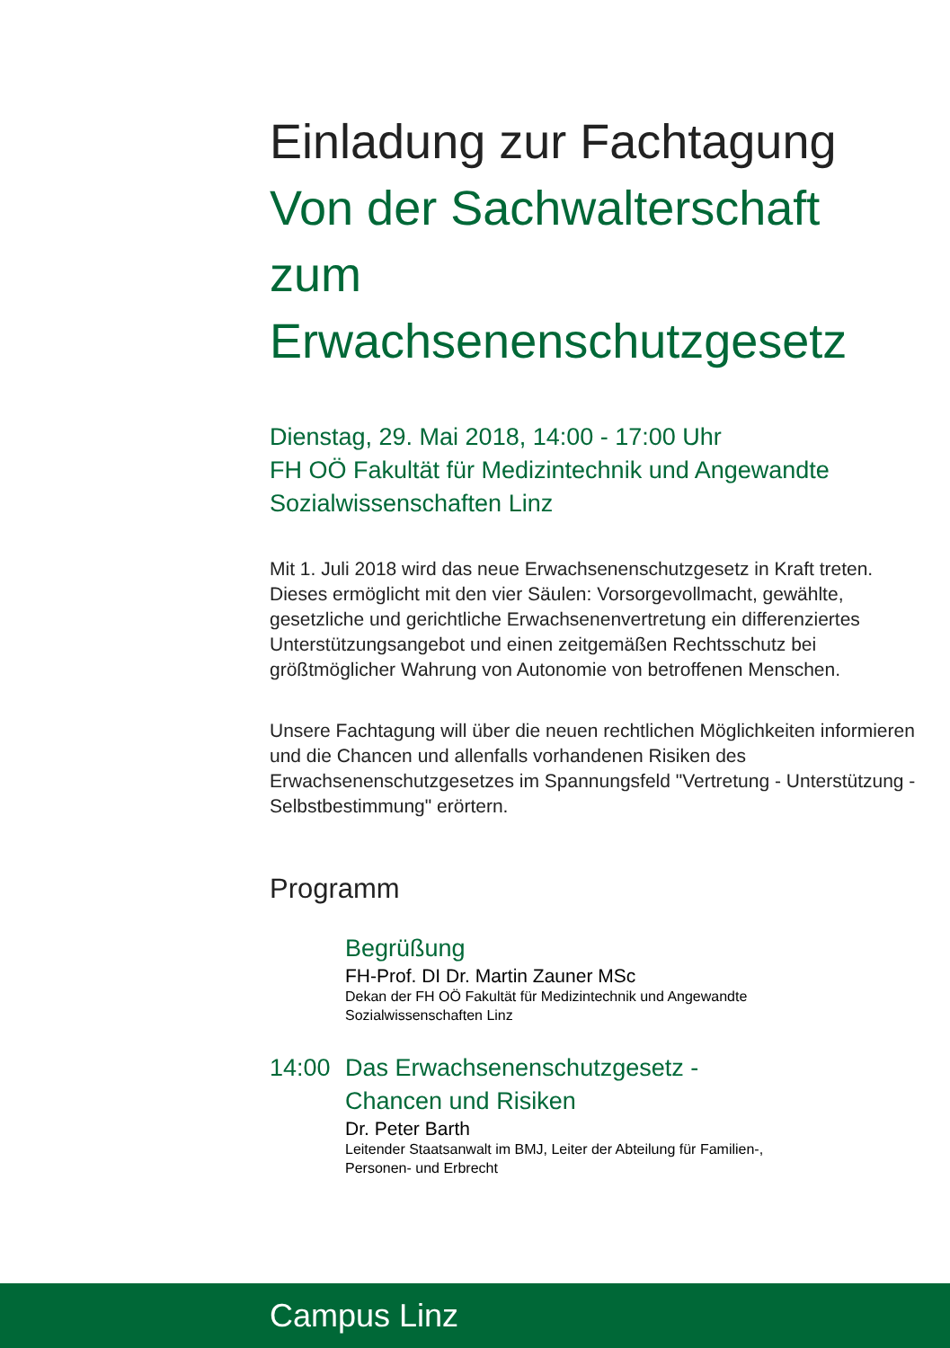Einladung zur Fachtagung
Von der Sachwalterschaft
zum
Erwachsenenschutzgesetz
Dienstag, 29. Mai 2018, 14:00 - 17:00 Uhr
FH OÖ Fakultät für Medizintechnik und Angewandte
Sozialwissenschaften Linz
Mit 1. Juli 2018 wird das neue Erwachsenenschutzgesetz in Kraft treten. Dieses ermöglicht mit den vier Säulen: Vorsorgevollmacht, gewählte, gesetzliche und gerichtliche Erwachsenenvertretung ein differenziertes Unterstützungsangebot und einen zeitgemäßen Rechtsschutz bei größtmöglicher Wahrung von Autonomie von betroffenen Menschen.
Unsere Fachtagung will über die neuen rechtlichen Möglichkeiten informieren und die Chancen und allenfalls vorhandenen Risiken des Erwachsenenschutzgesetzes im Spannungsfeld "Vertretung - Unterstützung - Selbstbestimmung" erörtern.
Programm
Begrüßung
FH-Prof. DI Dr. Martin Zauner MSc
Dekan der FH OÖ Fakultät für Medizintechnik und Angewandte
Sozialwissenschaften Linz
14:00 Das Erwachsenenschutzgesetz -
Chancen und Risiken
Dr. Peter Barth
Leitender Staatsanwalt im BMJ, Leiter der Abteilung für Familien-,
Personen- und Erbrecht
Campus Linz